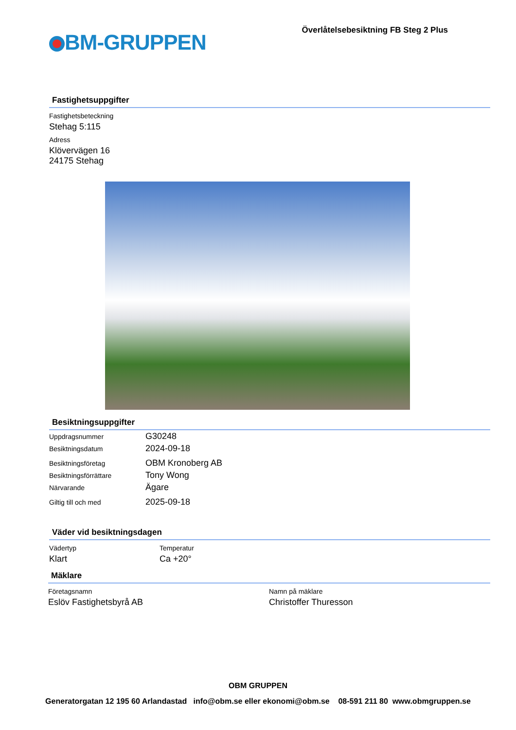BM-GRUPPEN
Överlåtelsebesiktning FB Steg 2 Plus
Fastighetsuppgifter
Fastighetsbeteckning
Stehag 5:115
Adress
Klövervägen 16
24175 Stehag
Besiktningsuppgifter
Uppdragsnummer G30248
Besiktningsdatum 2024-09-18
Besiktningsföretag OBM Kronoberg AB
Besiktningsförrättare Tony Wong
Närvarande Ägare
Giltig till och med 2025-09-18
Väder vid besiktningsdagen
Vädertyp
Klart
Temperatur
Ca +20°
Mäklare
Företagsnamn
Eslöv Fastighetsbyrå AB
Namn på mäklare
Christoffer Thuresson
OBM GRUPPEN
Generatorgatan 12 195 60 Arlandastad info@obm.se eller ekonomi@obm.se 08-591 211 80 www.obmgruppen.se